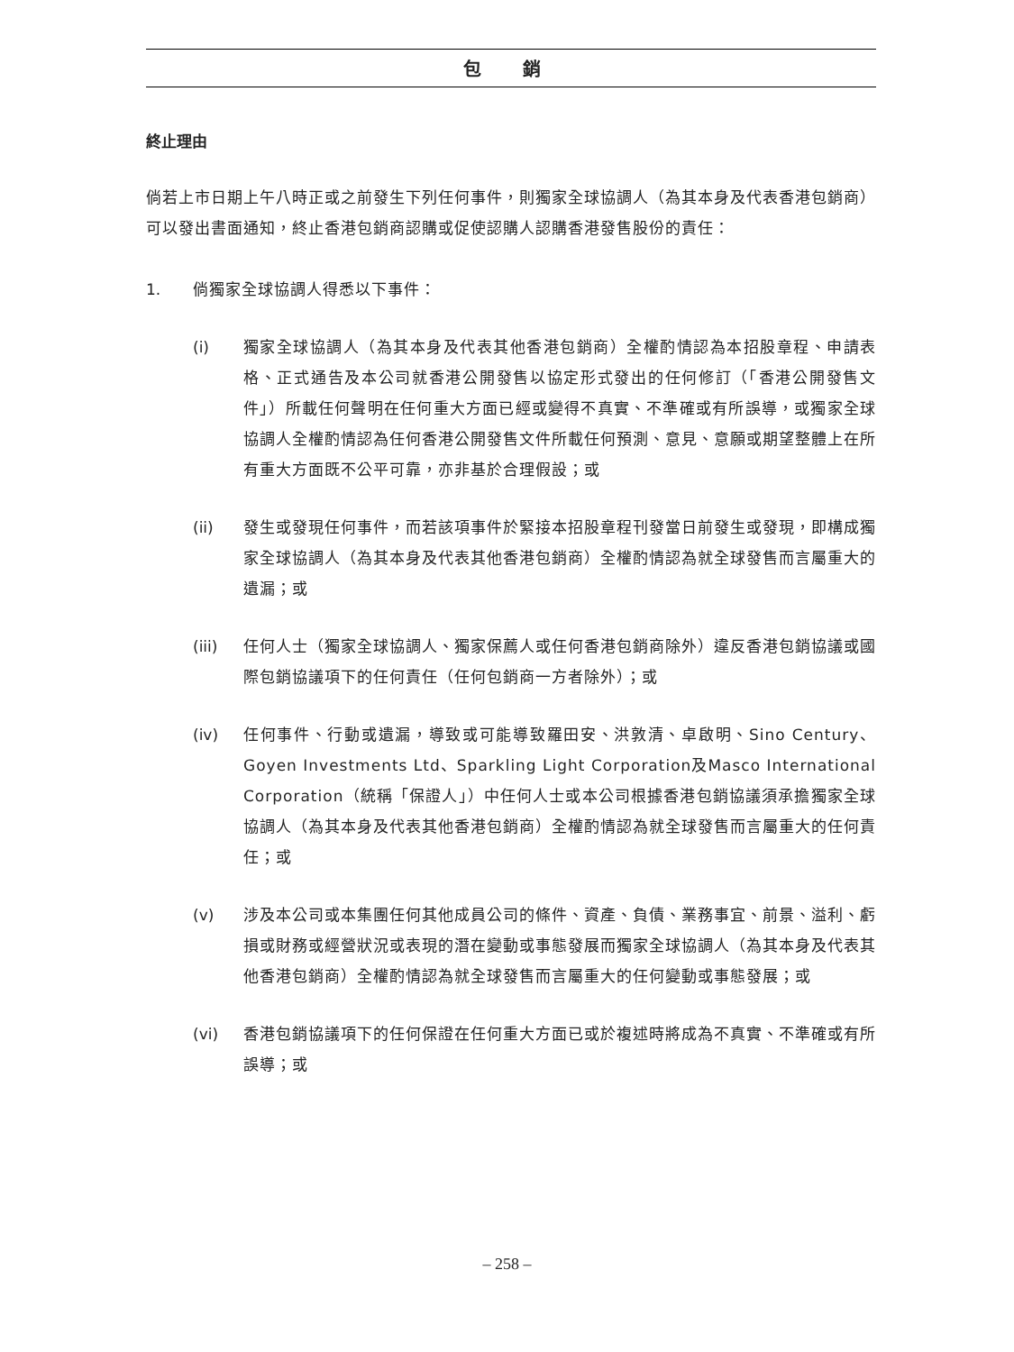包 銷
終止理由
倘若上市日期上午八時正或之前發生下列任何事件，則獨家全球協調人（為其本身及代表香港包銷商）可以發出書面通知，終止香港包銷商認購或促使認購人認購香港發售股份的責任：
1. 倘獨家全球協調人得悉以下事件：
(i) 獨家全球協調人（為其本身及代表其他香港包銷商）全權酌情認為本招股章程、申請表格、正式通告及本公司就香港公開發售以協定形式發出的任何修訂（「香港公開發售文件」）所載任何聲明在任何重大方面已經或變得不真實、不準確或有所誤導，或獨家全球協調人全權酌情認為任何香港公開發售文件所載任何預測、意見、意願或期望整體上在所有重大方面既不公平可靠，亦非基於合理假設；或
(ii) 發生或發現任何事件，而若該項事件於緊接本招股章程刊發當日前發生或發現，即構成獨家全球協調人（為其本身及代表其他香港包銷商）全權酌情認為就全球發售而言屬重大的遺漏；或
(iii) 任何人士（獨家全球協調人、獨家保薦人或任何香港包銷商除外）違反香港包銷協議或國際包銷協議項下的任何責任（任何包銷商一方者除外）；或
(iv) 任何事件、行動或遺漏，導致或可能導致羅田安、洪敦清、卓啟明、Sino Century、Goyen Investments Ltd、Sparkling Light Corporation及Masco International Corporation（統稱「保證人」）中任何人士或本公司根據香港包銷協議須承擔獨家全球協調人（為其本身及代表其他香港包銷商）全權酌情認為就全球發售而言屬重大的任何責任；或
(v) 涉及本公司或本集團任何其他成員公司的條件、資產、負債、業務事宜、前景、溢利、虧損或財務或經營狀況或表現的潛在變動或事態發展而獨家全球協調人（為其本身及代表其他香港包銷商）全權酌情認為就全球發售而言屬重大的任何變動或事態發展；或
(vi) 香港包銷協議項下的任何保證在任何重大方面已或於複述時將成為不真實、不準確或有所誤導；或
– 258 –